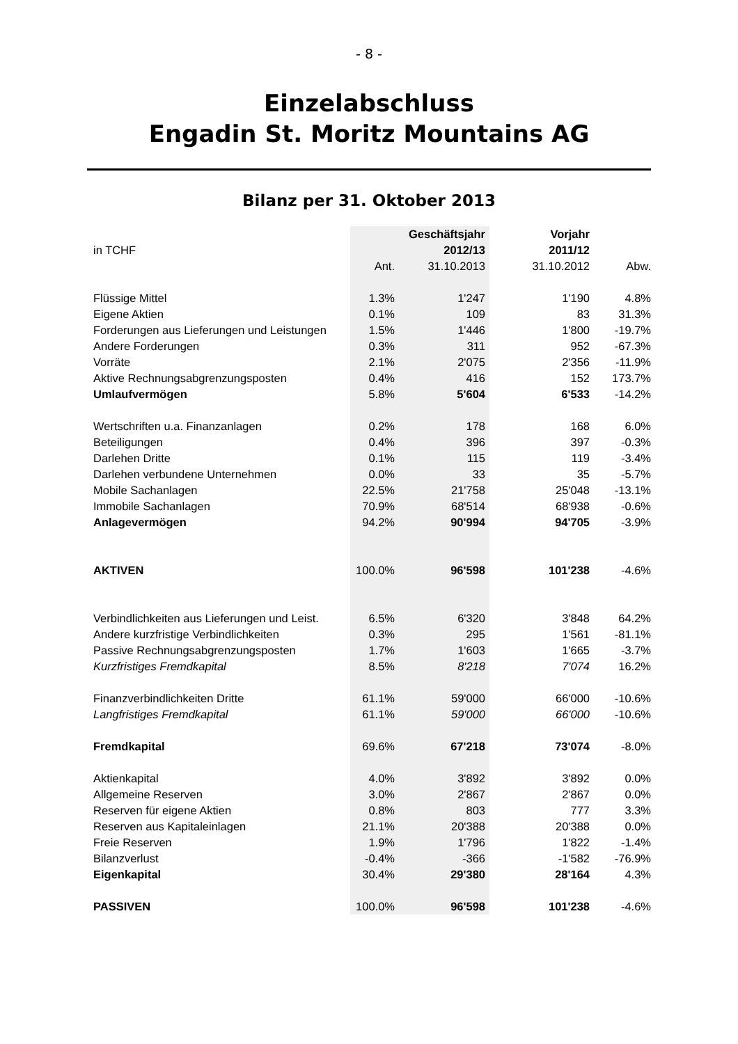- 8 -
Einzelabschluss
Engadin St. Moritz Mountains AG
Bilanz per 31. Oktober 2013
| | | Geschäftsjahr | Vorjahr | |
| in TCHF | | 2012/13 | 2011/12 | |
| | Ant. | 31.10.2013 | 31.10.2012 | Abw. |
| Flüssige Mittel | 1.3% | 1'247 | 1'190 | 4.8% |
| Eigene Aktien | 0.1% | 109 | 83 | 31.3% |
| Forderungen aus Lieferungen und Leistungen | 1.5% | 1'446 | 1'800 | -19.7% |
| Andere Forderungen | 0.3% | 311 | 952 | -67.3% |
| Vorräte | 2.1% | 2'075 | 2'356 | -11.9% |
| Aktive Rechnungsabgrenzungsposten | 0.4% | 416 | 152 | 173.7% |
| Umlaufvermögen | 5.8% | 5'604 | 6'533 | -14.2% |
| Wertschriften u.a. Finanzanlagen | 0.2% | 178 | 168 | 6.0% |
| Beteiligungen | 0.4% | 396 | 397 | -0.3% |
| Darlehen Dritte | 0.1% | 115 | 119 | -3.4% |
| Darlehen verbundene Unternehmen | 0.0% | 33 | 35 | -5.7% |
| Mobile Sachanlagen | 22.5% | 21'758 | 25'048 | -13.1% |
| Immobile Sachanlagen | 70.9% | 68'514 | 68'938 | -0.6% |
| Anlagevermögen | 94.2% | 90'994 | 94'705 | -3.9% |
| AKTIVEN | 100.0% | 96'598 | 101'238 | -4.6% |
| Verbindlichkeiten aus Lieferungen und Leist. | 6.5% | 6'320 | 3'848 | 64.2% |
| Andere kurzfristige Verbindlichkeiten | 0.3% | 295 | 1'561 | -81.1% |
| Passive Rechnungsabgrenzungsposten | 1.7% | 1'603 | 1'665 | -3.7% |
| Kurzfristiges Fremdkapital | 8.5% | 8'218 | 7'074 | 16.2% |
| Finanzverbindlichkeiten Dritte | 61.1% | 59'000 | 66'000 | -10.6% |
| Langfristiges Fremdkapital | 61.1% | 59'000 | 66'000 | -10.6% |
| Fremdkapital | 69.6% | 67'218 | 73'074 | -8.0% |
| Aktienkapital | 4.0% | 3'892 | 3'892 | 0.0% |
| Allgemeine Reserven | 3.0% | 2'867 | 2'867 | 0.0% |
| Reserven für eigene Aktien | 0.8% | 803 | 777 | 3.3% |
| Reserven aus Kapitaleinlagen | 21.1% | 20'388 | 20'388 | 0.0% |
| Freie Reserven | 1.9% | 1'796 | 1'822 | -1.4% |
| Bilanzverlust | -0.4% | -366 | -1'582 | -76.9% |
| Eigenkapital | 30.4% | 29'380 | 28'164 | 4.3% |
| PASSIVEN | 100.0% | 96'598 | 101'238 | -4.6% |